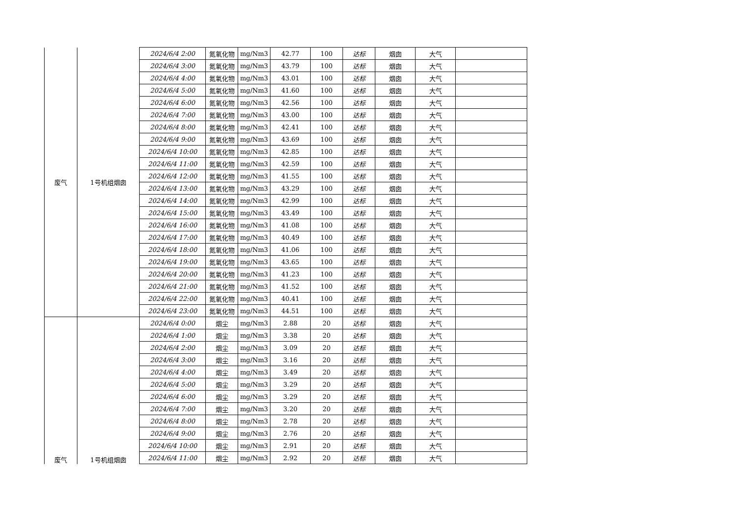| 废气 | 1号机组烟囱 | 2024/6/4 2:00 | 氮氧化物 | mg/Nm3 | 42.77 | 100 | 达标 | 烟囱 | 大气 | |
| | | 2024/6/4 3:00 | 氮氧化物 | mg/Nm3 | 43.79 | 100 | 达标 | 烟囱 | 大气 | |
| | | 2024/6/4 4:00 | 氮氧化物 | mg/Nm3 | 43.01 | 100 | 达标 | 烟囱 | 大气 | |
| | | 2024/6/4 5:00 | 氮氧化物 | mg/Nm3 | 41.60 | 100 | 达标 | 烟囱 | 大气 | |
| | | 2024/6/4 6:00 | 氮氧化物 | mg/Nm3 | 42.56 | 100 | 达标 | 烟囱 | 大气 | |
| | | 2024/6/4 7:00 | 氮氧化物 | mg/Nm3 | 43.00 | 100 | 达标 | 烟囱 | 大气 | |
| | | 2024/6/4 8:00 | 氮氧化物 | mg/Nm3 | 42.41 | 100 | 达标 | 烟囱 | 大气 | |
| | | 2024/6/4 9:00 | 氮氧化物 | mg/Nm3 | 43.69 | 100 | 达标 | 烟囱 | 大气 | |
| | | 2024/6/4 10:00 | 氮氧化物 | mg/Nm3 | 42.85 | 100 | 达标 | 烟囱 | 大气 | |
| | | 2024/6/4 11:00 | 氮氧化物 | mg/Nm3 | 42.59 | 100 | 达标 | 烟囱 | 大气 | |
| | | 2024/6/4 12:00 | 氮氧化物 | mg/Nm3 | 41.55 | 100 | 达标 | 烟囱 | 大气 | |
| | | 2024/6/4 13:00 | 氮氧化物 | mg/Nm3 | 43.29 | 100 | 达标 | 烟囱 | 大气 | |
| | | 2024/6/4 14:00 | 氮氧化物 | mg/Nm3 | 42.99 | 100 | 达标 | 烟囱 | 大气 | |
| | | 2024/6/4 15:00 | 氮氧化物 | mg/Nm3 | 43.49 | 100 | 达标 | 烟囱 | 大气 | |
| | | 2024/6/4 16:00 | 氮氧化物 | mg/Nm3 | 41.08 | 100 | 达标 | 烟囱 | 大气 | |
| | | 2024/6/4 17:00 | 氮氧化物 | mg/Nm3 | 40.49 | 100 | 达标 | 烟囱 | 大气 | |
| | | 2024/6/4 18:00 | 氮氧化物 | mg/Nm3 | 41.06 | 100 | 达标 | 烟囱 | 大气 | |
| | | 2024/6/4 19:00 | 氮氧化物 | mg/Nm3 | 43.65 | 100 | 达标 | 烟囱 | 大气 | |
| | | 2024/6/4 20:00 | 氮氧化物 | mg/Nm3 | 41.23 | 100 | 达标 | 烟囱 | 大气 | |
| | | 2024/6/4 21:00 | 氮氧化物 | mg/Nm3 | 41.52 | 100 | 达标 | 烟囱 | 大气 | |
| | | 2024/6/4 22:00 | 氮氧化物 | mg/Nm3 | 40.41 | 100 | 达标 | 烟囱 | 大气 | |
| | | 2024/6/4 23:00 | 氮氧化物 | mg/Nm3 | 44.51 | 100 | 达标 | 烟囱 | 大气 | |
| 废气 | 1号机组烟囱 | 2024/6/4 0:00 | 烟尘 | mg/Nm3 | 2.88 | 20 | 达标 | 烟囱 | 大气 | |
| | | 2024/6/4 1:00 | 烟尘 | mg/Nm3 | 3.38 | 20 | 达标 | 烟囱 | 大气 | |
| | | 2024/6/4 2:00 | 烟尘 | mg/Nm3 | 3.09 | 20 | 达标 | 烟囱 | 大气 | |
| | | 2024/6/4 3:00 | 烟尘 | mg/Nm3 | 3.16 | 20 | 达标 | 烟囱 | 大气 | |
| | | 2024/6/4 4:00 | 烟尘 | mg/Nm3 | 3.49 | 20 | 达标 | 烟囱 | 大气 | |
| | | 2024/6/4 5:00 | 烟尘 | mg/Nm3 | 3.29 | 20 | 达标 | 烟囱 | 大气 | |
| | | 2024/6/4 6:00 | 烟尘 | mg/Nm3 | 3.29 | 20 | 达标 | 烟囱 | 大气 | |
| | | 2024/6/4 7:00 | 烟尘 | mg/Nm3 | 3.20 | 20 | 达标 | 烟囱 | 大气 | |
| | | 2024/6/4 8:00 | 烟尘 | mg/Nm3 | 2.78 | 20 | 达标 | 烟囱 | 大气 | |
| | | 2024/6/4 9:00 | 烟尘 | mg/Nm3 | 2.76 | 20 | 达标 | 烟囱 | 大气 | |
| | | 2024/6/4 10:00 | 烟尘 | mg/Nm3 | 2.91 | 20 | 达标 | 烟囱 | 大气 | |
| | | 2024/6/4 11:00 | 烟尘 | mg/Nm3 | 2.92 | 20 | 达标 | 烟囱 | 大气 | |